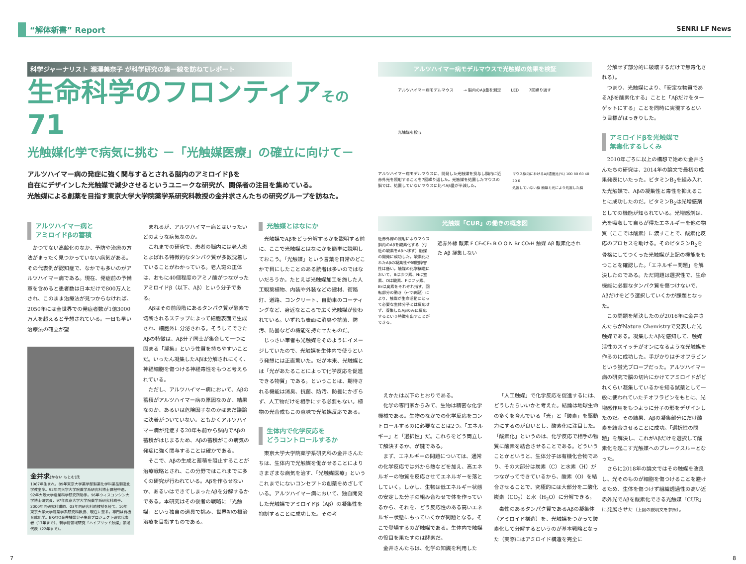“解体新書” Report SENRI LF News
科学ジャーナリスト 瀧澤美奈子 が科学研究の第一線を訪ねてレポート
生命科学のフロンティアその71
光触媒化学で病気に挑む －「光触媒医療」の確立に向けて－
アルツハイマー病の発症に強く関与するとされる脳内のアミロイドβを
自在にデザインした光触媒で減少させるというユニークな研究が、関係者の注目を集めている。
光触媒による創薬を目指す東京大学大学院薬学系研究科教授の金井求さんたちの研究グループを訪ねた。
アルツハイマー病と
アミロイドβの蓄積
かつてない高齢化のなか、予防や治療の方法がまったく見つかっていない病気がある。その代表例が認知症で、なかでも多いのがアルツハイマー病である。現在、発症前の予備軍を含めると患者数は日本だけで800万人とされ、このまま治療法が見つからなければ、2050年には全世界での発症者数が1億3000万人を超えると予想されている。一日も早い治療法の確立が望
金井求(かない もとむ)氏
1967年生まれ。89年東京大学薬学部製薬化学科薬品製造化学教室卒。92年同大学大学院薬学系研究科博士課程中退。92年大阪大学産業科学研究所助手。96年ウィスコンシン大学博士研究員、97年東京大学大学院薬学系研究科助手、2000年同研究科講師、03年同研究科助教授を経て、10年東京大学大学院薬学系研究科教授、現在に至る。専門は有機合成化学。ERATO金井触媒分子生命プロジェクト研究代表者（17年まで）、新学術領域研究「ハイブリッド触媒」領域代表（22年まで）。
まれるが、アルツハイマー病とはいったいどのような病気なのか。
これまでの研究で、患者の脳内には老人斑とよばれる特徴的なタンパク質が多数沈着していることがわかっている。老人斑の正体は、おもに40個程度のアミノ酸がつながったアミロイドβ（以下、Aβ）という分子である。
Aβはその前段階にあるタンパク質が酵素で切断されるステップによって細胞表面で生成され、細胞外に分泌される。そうしてできたAβの特徴は、Aβ分子同士が集合して一つに固まる「凝集」という性質を持ちやすいことだ。いったん凝集したAβは分解されにくく、神経細胞を傷つける神経毒性をもつと考えられている。
ただし、アルツハイマー病において、Aβの蓄積がアルツハイマー病の原因なのか、結果なのか、あるいは危険因子なのかはまだ議論に決着がついていない。ともかくアルツハイマー病が発症する20年も前から脳内でAβの蓄積がはじまるため、Aβの蓄積がこの病気の発症に強く関与することは確かである。
そこで、Aβの生成と蓄積を阻止することが治療戦略とされ、この分野ではこれまでに多くの研究が行われている。Aβを作らせないか、あるいはできてしまったAβを分解するかである。本研究はその後者の戦略に「光触媒」という独自の道具で挑み、世界初の根治治療を目指すものである。
光触媒とはなにか
光触媒でAβをどう分解するかを説明する前に、ここで光触媒とはなにかを簡単に説明しておこう。「光触媒」という言葉を日常のどこかで目にしたことのある読者は多いのではないだろうか。たとえば光触媒加工を施した人工観葉植物、内装や外装などの建材、街路灯、道路、コンクリート、自動車のコーティングなど、身近なところで広く光触媒が使われている。いずれも表面に消臭や抗菌、防汚、防曇などの機能を持たせたものだ。
じっさい筆者も光触媒をそのようにイメージしていたので、光触媒を生体内で使うという発想には正直驚いた。だが本来、光触媒とは「光があたることによって化学反応を促進できる物質」である。ということは、期待される機能は消臭、抗菌、防汚、防曇にかぎらず、人工物だけを相手にする必要もない。植物の光合成もこの意味で光触媒反応である。
生体内で化学反応を
どうコントロールするか
東京大学大学院薬学系研究科の金井さんたちは、生体内で光触媒を働かせることによりさまざまな病気を治す、「光触媒医療」というこれまでにないコンセプトの創薬をめざしている。アルツハイマー病において、独自開発した光触媒でアミロイドβ（Aβ）の凝集性を抑制することに成功した。その考
アルツハイマー病モデルマウスで光触媒の効果を検証
アルツハイマー病モデルマウス → 脳内のAβ量を測定 LED 7回繰り返す 光触媒を投与
アルツハイマー病モデルマウスに、開発した光触媒を投与し脳内に近赤外光を照射することを7回繰り返した。光触媒を処置したマウスの脳では、処置していないマウスに比べAβ量が半減した。
マウス脳内におけるAβ濃度比(%) 100 80 60 40 20 0
処置していない脳 触媒と光により処置した脳
光触媒「CUR」の働きの概念図
近赤外線の照射によりマウス脳内のAβを酸素化する（付近の酸素をAβへ移す）触媒の開発に成功した。酸素化されたAβの凝集性や細胞障害性は低い。触媒の化学構造において、Bはホウ素、Nは窒素、Oは酸素、Fはフッ素、Brは臭素をそれぞれ指す。回転部分の動き（←で表記）により、触媒が生命活動にとって必要な生体分子とは反応せず、凝集したAβのみに反応するという特徴を出すことができる。
近赤外線 酸素 F CF₂CF₃ B O O N Br CO₂H 触媒 Aβ 酸素化された Aβ 凝集しない
分解せず部分的に破壊するだけで無毒化される）。
つまり、光触媒により、「安定な物質であるAβを酸素化する」ことと「Aβだけをターゲットにする」ことを同時に実現するという目標がはっきりした。
アミロイドβを光触媒で
無毒化するしくみ
2010年ごろに以上の構想で始めた金井さんたちの研究は、2014年の論文で最初の成果発表にいたった。ビタミンB<sub>2</sub>を組み入れた光触媒で、Aβの凝集性と毒性を抑えることに成功したのだ。ビタミンB<sub>2</sub>は光増感剤としての機能が知られている。光増感剤は、光を吸収して自らが得たエネルギーを他の物質（ここでは酸素）に渡すことで、酸素化反応のプロセスを助ける。そのビタミンB<sub>2</sub>を骨格にしてつくった光触媒が上記の機能をもつことを確認した。「エネルギー問題」を解決したのである。ただ問題は選択性で、生命機能に必要なタンパク質を傷つけないで、Aβだけをどう選択していくかが課題となった。
この問題を解決したのが2016年に金井さんたちがNature Chemistryで発表した光触媒である。凝集したAβを感知して、触媒活性のスイッチがオンになるような光触媒を作るのに成功した。手がかりはチオフラビンという蛍光プローブだった。アルツハイマー病の研究で脳の切片にかけてアミロイドがどれくらい凝集しているかを知る試薬として一般に使われていたチオフラビンをもとに、光増感作用をもつように分子の形をデザインしたのだ。その結果、Aβの凝集部分にだけ酸素を結合させることに成功。「選択性の問題」を解決し、これがAβだけを選択して酸素化を起こす光触媒へのブレークスルーとなった。
さらに2018年の論文ではその触媒を改良し、光そのものが細胞を傷つけることを避けるため、生体を傷つけず組織透過性の高い近赤外光でAβを酸素化できる光触媒「CUR」に発展させた（上図の説明文を参照）。
えかたは以下のとおりである。
化学の専門家からみて、生物は精密な化学機械である。生物のなかでの化学反応をコントロールするのに必要なことは2つ。「エネルギー」と「選択性」だ。これらをどう両立して解決するか、が鍵である。
まず、エネルギーの問題については、通常の化学反応では外から熱などを加え、高エネルギーの物質を反応させてエネルギーを落としていく。しかし、生物は低エネルギー状態の安定した分子の組み合わせで体を作っているから、それを、どう反応性のある高いエネルギー状態にもっていくかが問題となる。そこで登場するのが触媒である。生体内で触媒の役目を果たすのは酵素だ。
金井さんたちは、化学の知識を利用した
「人工触媒」で化学反応を促進するには、どうしたらいいかと考えた。結論は地球生命の多くを育んでいる「光」と「酸素」を駆動力にするのが良いとし、酸素化に注目した。「酸素化」というのは、化学反応で相手の物質に酸素を結合させることである。どういうことかというと、生体分子は有機化合物であり、その大部分は炭素（C）と水素（H）がつながってできているから、酸素（O）を結合させることで、究極的には大部分を二酸化炭素（CO<sub>2</sub>）と水（H<sub>2</sub>O）に分解できる。
毒性のあるタンパク質であるAβの凝集体（アミロイド構造）を、光触媒をつかって酸素化して分解するというのが基本戦略となった（実際にはアミロイド構造を完全に
7 8